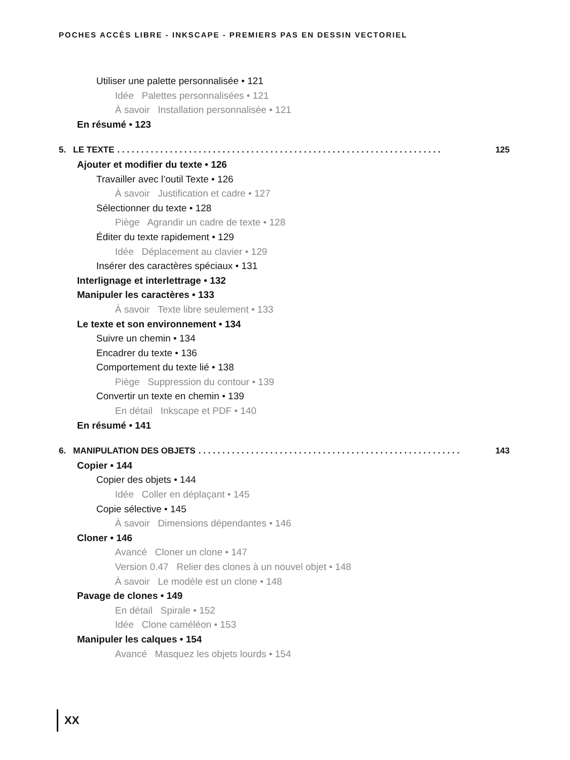POCHES ACCÈS LIBRE - INKSCAPE - PREMIERS PAS EN DESSIN VECTORIEL
Utiliser une palette personnalisée • 121
Idée Palettes personnalisées • 121
À savoir Installation personnalisée • 121
En résumé • 123
5. LE TEXTE. . . . . . . . . . . . . . . . . . . . . . . . . . . . . . . . . . . . . . . . . . . . . . . . . . . . . . . . . . . . . . . . . . . . 125
Ajouter et modifier du texte • 126
Travailler avec l’outil Texte • 126
À savoir Justification et cadre • 127
Sélectionner du texte • 128
Piège Agrandir un cadre de texte • 128
Éditer du texte rapidement • 129
Idée Déplacement au clavier • 129
Insérer des caractères spéciaux • 131
Interlignage et interlettrage • 132
Manipuler les caractères • 133
À savoir Texte libre seulement • 133
Le texte et son environnement • 134
Suivre un chemin • 134
Encadrer du texte • 136
Comportement du texte lié • 138
Piège Suppression du contour • 139
Convertir un texte en chemin • 139
En détail Inkscape et PDF • 140
En résumé • 141
6. MANIPULATION DES OBJETS. . . . . . . . . . . . . . . . . . . . . . . . . . . . . . . . . . . . . . . . . . . . . . . . . . . . . . . 143
Copier • 144
Copier des objets • 144
Idée Coller en déplaçant • 145
Copie sélective • 145
À savoir Dimensions dépendantes • 146
Cloner • 146
Avancé Cloner un clone • 147
Version 0.47 Relier des clones à un nouvel objet • 148
À savoir Le modèle est un clone • 148
Pavage de clones • 149
En détail Spirale • 152
Idée Clone caméléon • 153
Manipuler les calques • 154
Avancé Masquez les objets lourds • 154
XX